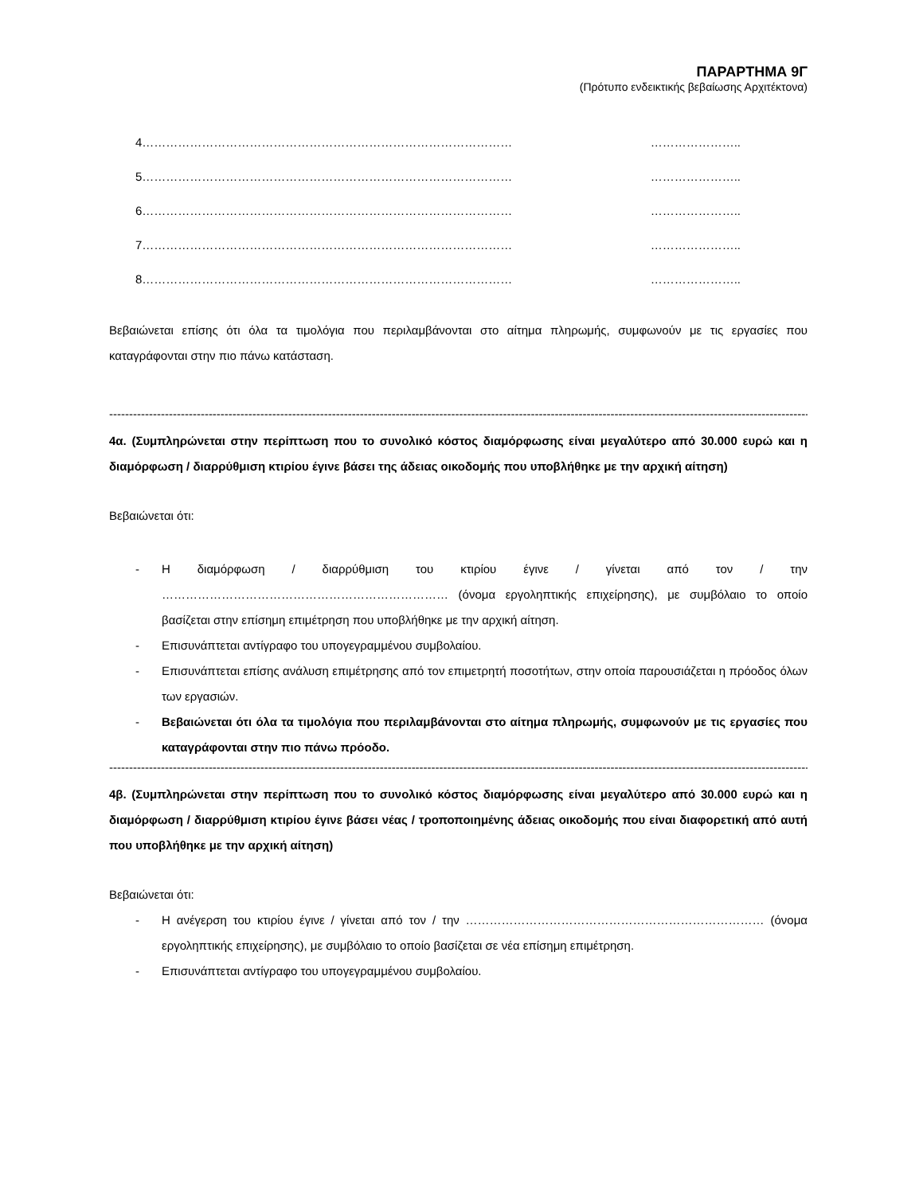ΠΑΡΑΡΤΗΜΑ 9Γ
(Πρότυπο ενδεικτικής βεβαίωσης Αρχιτέκτονα)
4………………………………………………………………………………… …………………..
5………………………………………………………………………………… …………………..
6………………………………………………………………………………… …………………..
7………………………………………………………………………………… …………………..
8………………………………………………………………………………… …………………..
Βεβαιώνεται επίσης ότι όλα τα τιμολόγια που περιλαμβάνονται στο αίτημα πληρωμής, συμφωνούν με τις εργασίες που καταγράφονται στην πιο πάνω κατάσταση.
------------------------------------------------------------------------------------------------------------------------------------------------------------------------------------------
4α. (Συμπληρώνεται στην περίπτωση που το συνολικό κόστος διαμόρφωσης είναι μεγαλύτερο από 30.000 ευρώ και η διαμόρφωση / διαρρύθμιση κτιρίου έγινε βάσει της άδειας οικοδομής που υποβλήθηκε με την αρχική αίτηση)
Βεβαιώνεται ότι:
- Η διαμόρφωση / διαρρύθμιση του κτιρίου έγινε / γίνεται από τον / την ……………………………………………………………… (όνομα εργοληπτικής επιχείρησης), με συμβόλαιο το οποίο βασίζεται στην επίσημη επιμέτρηση που υποβλήθηκε με την αρχική αίτηση.
- Επισυνάπτεται αντίγραφο του υπογεγραμμένου συμβολαίου.
- Επισυνάπτεται επίσης ανάλυση επιμέτρησης από τον επιμετρητή ποσοτήτων, στην οποία παρουσιάζεται η πρόοδος όλων των εργασιών.
- Βεβαιώνεται ότι όλα τα τιμολόγια που περιλαμβάνονται στο αίτημα πληρωμής, συμφωνούν με τις εργασίες που καταγράφονται στην πιο πάνω πρόοδο.
------------------------------------------------------------------------------------------------------------------------------------------------------------------------------------------
4β. (Συμπληρώνεται στην περίπτωση που το συνολικό κόστος διαμόρφωσης είναι μεγαλύτερο από 30.000 ευρώ και η διαμόρφωση / διαρρύθμιση κτιρίου έγινε βάσει νέας / τροποποιημένης άδειας οικοδομής που είναι διαφορετική από αυτή που υποβλήθηκε με την αρχική αίτηση)
Βεβαιώνεται ότι:
- Η ανέγερση του κτιρίου έγινε / γίνεται από τον / την ………………………………………………………………… (όνομα εργοληπτικής επιχείρησης), με συμβόλαιο το οποίο βασίζεται σε νέα επίσημη επιμέτρηση.
- Επισυνάπτεται αντίγραφο του υπογεγραμμένου συμβολαίου.